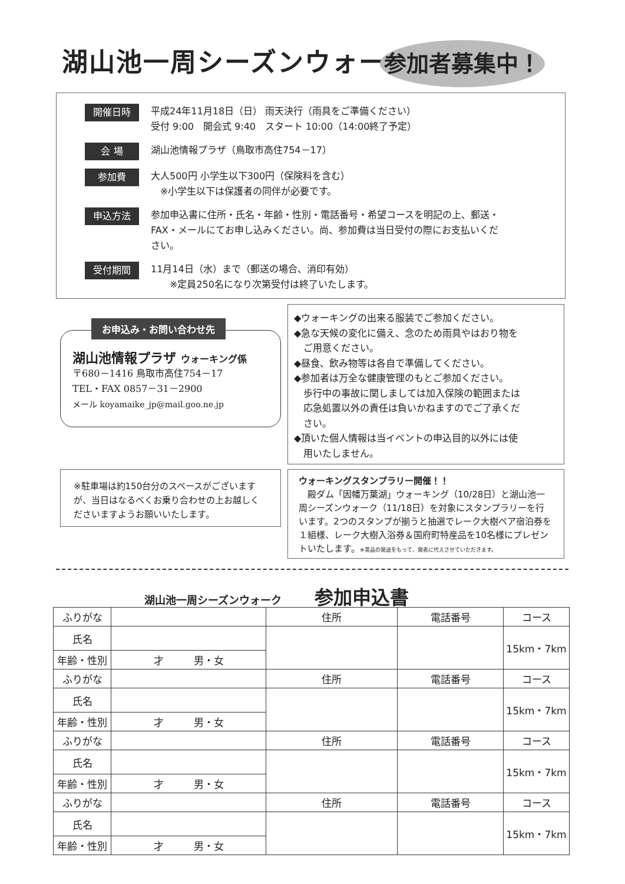湖山池一周シーズンウォーク 参加者募集中！
開催日時
平成24年11月18日（日） 雨天決行（雨具をご準備ください）
受付 9:00　開会式 9:40　スタート 10:00（14:00終了予定）
会 場
湖山池情報プラザ（鳥取市高住754－17）
参加費
大人500円 小学生以下300円（保険料を含む）
　※小学生以下は保護者の同伴が必要です。
申込方法
参加申込書に住所・氏名・年齢・性別・電話番号・希望コースを明記の上、郵送・
FAX・メールにてお申し込みください。尚、参加費は当日受付の際にお支払いくだ
さい。
受付期間
11月14日（水）まで（郵送の場合、消印有効）
　　※定員250名になり次第受付は終了いたします。
湖山池情報プラザ ウォーキング係
〒680－1416 鳥取市高住754－17
TEL・FAX 0857－31－2900
メール koyamaike_jp@mail.goo.ne.jp
お申込み・お問い合わせ先
◆ウォーキングの出来る服装でご参加ください。
◆急な天候の変化に備え、念のため雨具やはおり物を
　ご用意ください。
◆昼食、飲み物等は各自で準備してください。
◆参加者は万全な健康管理のもとご参加ください。
　歩行中の事故に関しましては加入保険の範囲または
　応急処置以外の責任は負いかねますのでご了承くだ
　さい。
◆頂いた個人情報は当イベントの申込目的以外には使
　用いたしません。
※駐車場は約150台分のスペースがございますが、当日はなるべくお乗り合わせの上お越しくださいますようお願いいたします。
ウォーキングスタンプラリー開催！！
　殿ダム「因幡万葉湖」ウォーキング（10/28日）と湖山池一周シーズンウォーク（11/18日）を対象にスタンプラリーを行います。2つのスタンプが揃うと抽選でレーク大樹ペア宿泊券を１組様、レーク大樹入浴券＆国府町特産品を10名様にプレゼントいたします。※景品の発送をもって、発表に代えさせていただきます。
湖山池一周シーズンウォーク 参加申込書
| ふりがな | | 住所 | 電話番号 | コース |
| 氏名 | | | | 15km・7km |
| 年齢・性別 | 才 男・女 | | | |
| ふりがな | | 住所 | 電話番号 | コース |
| 氏名 | | | | 15km・7km |
| 年齢・性別 | 才 男・女 | | | |
| ふりがな | | 住所 | 電話番号 | コース |
| 氏名 | | | | 15km・7km |
| 年齢・性別 | 才 男・女 | | | |
| ふりがな | | 住所 | 電話番号 | コース |
| 氏名 | | | | 15km・7km |
| 年齢・性別 | 才 男・女 | | | |